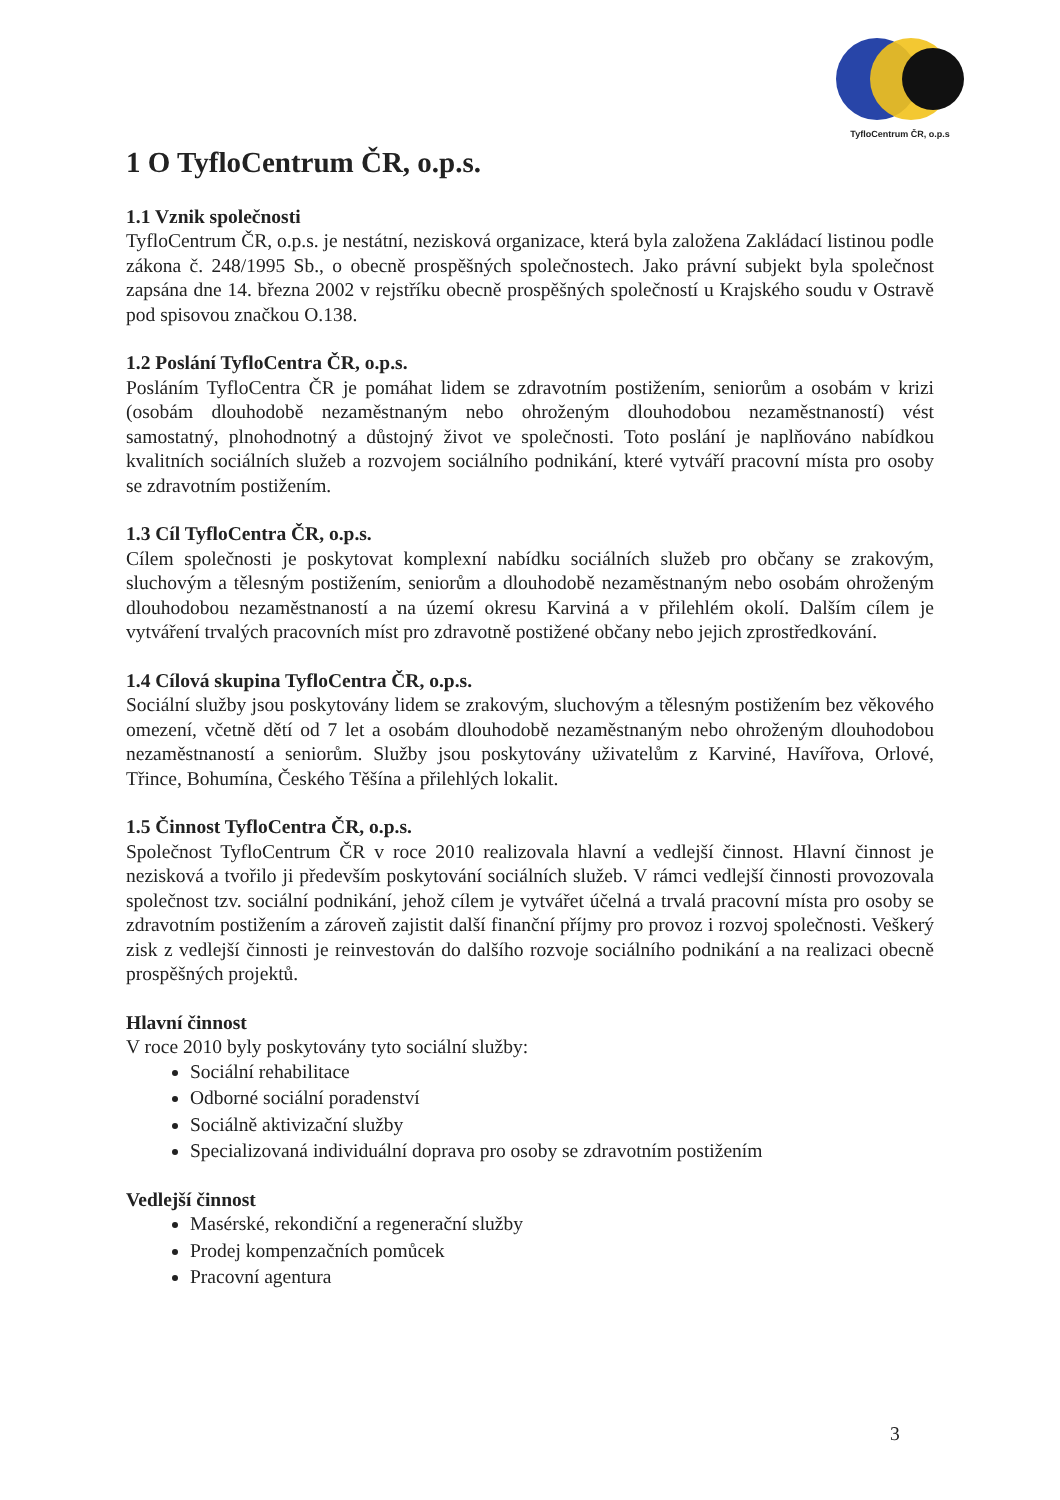TyfloCentrum ČR, o.p.s
1 O TyfloCentrum ČR, o.p.s.
1.1 Vznik společnosti
TyfloCentrum ČR, o.p.s. je nestátní, nezisková organizace, která byla založena Zakládací listinou podle zákona č. 248/1995 Sb., o obecně prospěšných společnostech. Jako právní subjekt byla společnost zapsána dne 14. března 2002 v rejstříku obecně prospěšných společností u Krajského soudu v Ostravě pod spisovou značkou O.138.
1.2 Poslání TyfloCentra ČR, o.p.s.
Posláním TyfloCentra ČR je pomáhat lidem se zdravotním postižením, seniorům a osobám v krizi (osobám dlouhodobě nezaměstnaným nebo ohroženým dlouhodobou nezaměstnaností) vést samostatný, plnohodnotný a důstojný život ve společnosti. Toto poslání je naplňováno nabídkou kvalitních sociálních služeb a rozvojem sociálního podnikání, které vytváří pracovní místa pro osoby se zdravotním postižením.
1.3 Cíl TyfloCentra ČR, o.p.s.
Cílem společnosti je poskytovat komplexní nabídku sociálních služeb pro občany se zrakovým, sluchovým a tělesným postižením, seniorům a dlouhodobě nezaměstnaným nebo osobám ohroženým dlouhodobou nezaměstnaností a na území okresu Karviná a v přilehlém okolí. Dalším cílem je vytváření trvalých pracovních míst pro zdravotně postižené občany nebo jejich zprostředkování.
1.4 Cílová skupina TyfloCentra ČR, o.p.s.
Sociální služby jsou poskytovány lidem se zrakovým, sluchovým a tělesným postižením bez věkového omezení, včetně dětí od 7 let a osobám dlouhodobě nezaměstnaným nebo ohroženým dlouhodobou nezaměstnaností a seniorům. Služby jsou poskytovány uživatelům z Karviné, Havířova, Orlové, Třince, Bohumína, Českého Těšína a přilehlých lokalit.
1.5 Činnost TyfloCentra ČR, o.p.s.
Společnost TyfloCentrum ČR v roce 2010 realizovala hlavní a vedlejší činnost. Hlavní činnost je nezisková a tvořilo ji především poskytování sociálních služeb. V rámci vedlejší činnosti provozovala společnost tzv. sociální podnikání, jehož cílem je vytvářet účelná a trvalá pracovní místa pro osoby se zdravotním postižením a zároveň zajistit další finanční příjmy pro provoz i rozvoj společnosti. Veškerý zisk z vedlejší činnosti je reinvestován do dalšího rozvoje sociálního podnikání a na realizaci obecně prospěšných projektů.
Hlavní činnost
V roce 2010 byly poskytovány tyto sociální služby:
Sociální rehabilitace
Odborné sociální poradenství
Sociálně aktivizační služby
Specializovaná individuální doprava pro osoby se zdravotním postižením
Vedlejší činnost
Masérské, rekondiční a regenerační služby
Prodej kompenzačních pomůcek
Pracovní agentura
3